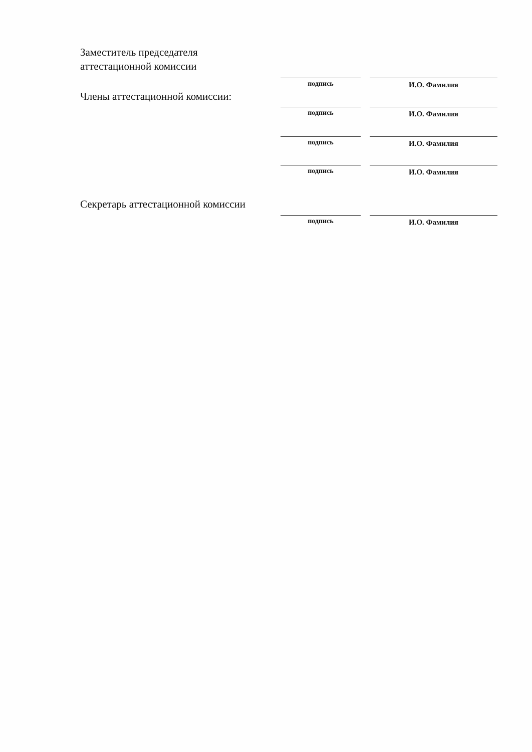Заместитель председателя
аттестационной комиссии
подпись И.О. Фамилия
Члены аттестационной комиссии:
подпись И.О. Фамилия
подпись И.О. Фамилия
подпись И.О. Фамилия
Секретарь аттестационной комиссии
подпись И.О. Фамилия